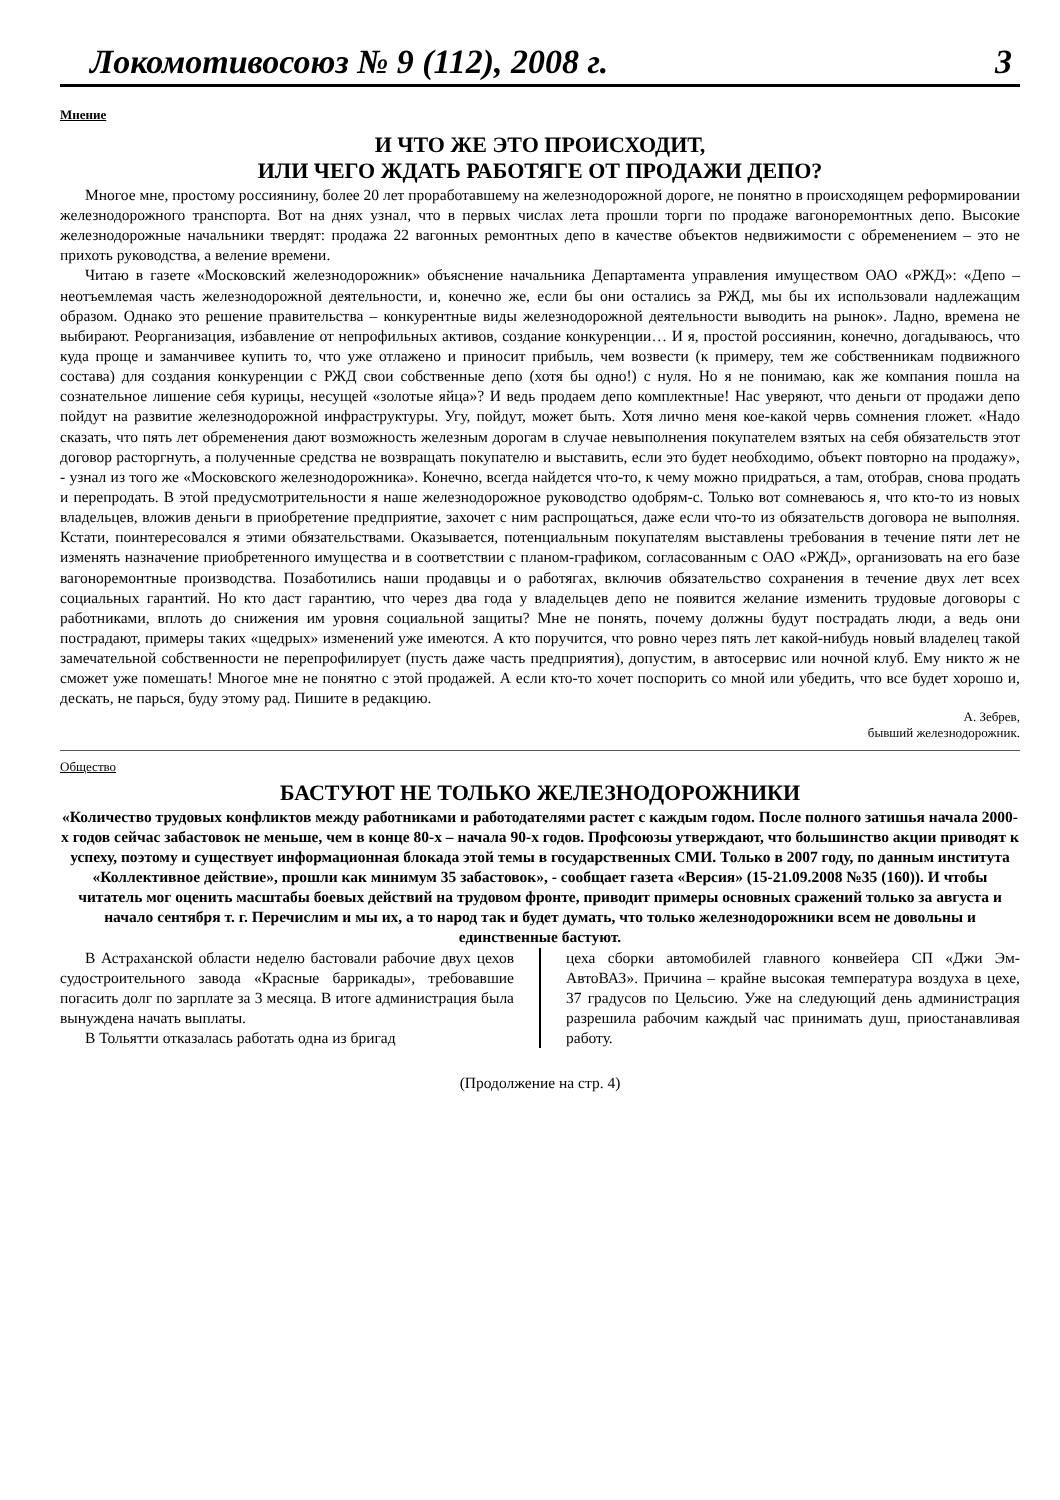Локомотивосоюз № 9 (112), 2008 г. 3
Мнение
И ЧТО ЖЕ ЭТО ПРОИСХОДИТ,
ИЛИ ЧЕГО ЖДАТЬ РАБОТЯГЕ ОТ ПРОДАЖИ ДЕПО?
Многое мне, простому россиянину, более 20 лет проработавшему на железнодорожной дороге, не понятно в происходящем реформировании железнодорожного транспорта. Вот на днях узнал, что в первых числах лета прошли торги по продаже вагоноремонтных депо. Высокие железнодорожные начальники твердят: продажа 22 вагонных ремонтных депо в качестве объектов недвижимости с обременением – это не прихоть руководства, а веление времени.
Читаю в газете «Московский железнодорожник» объяснение начальника Департамента управления имуществом ОАО «РЖД»: «Депо – неотъемлемая часть железнодорожной деятельности, и, конечно же, если бы они остались за РЖД, мы бы их использовали надлежащим образом. Однако это решение правительства – конкурентные виды железнодорожной деятельности выводить на рынок». Ладно, времена не выбирают. Реорганизация, избавление от непрофильных активов, создание конкуренции… И я, простой россиянин, конечно, догадываюсь, что куда проще и заманчивее купить то, что уже отлажено и приносит прибыль, чем возвести (к примеру, тем же собственникам подвижного состава) для создания конкуренции с РЖД свои собственные депо (хотя бы одно!) с нуля. Но я не понимаю, как же компания пошла на сознательное лишение себя курицы, несущей «золотые яйца»? И ведь продаем депо комплектные! Нас уверяют, что деньги от продажи депо пойдут на развитие железнодорожной инфраструктуры. Угу, пойдут, может быть. Хотя лично меня кое-какой червь сомнения гложет. «Надо сказать, что пять лет обременения дают возможность железным дорогам в случае невыполнения покупателем взятых на себя обязательств этот договор расторгнуть, а полученные средства не возвращать покупателю и выставить, если это будет необходимо, объект повторно на продажу», - узнал из того же «Московского железнодорожника». Конечно, всегда найдется что-то, к чему можно придраться, а там, отобрав, снова продать и перепродать. В этой предусмотрительности я наше железнодорожное руководство одобрям-с. Только вот сомневаюсь я, что кто-то из новых владельцев, вложив деньги в приобретение предприятие, захочет с ним распрощаться, даже если что-то из обязательств договора не выполняя. Кстати, поинтересовался я этими обязательствами. Оказывается, потенциальным покупателям выставлены требования в течение пяти лет не изменять назначение приобретенного имущества и в соответствии с планом-графиком, согласованным с ОАО «РЖД», организовать на его базе вагоноремонтные производства. Позаботились наши продавцы и о работягах, включив обязательство сохранения в течение двух лет всех социальных гарантий. Но кто даст гарантию, что через два года у владельцев депо не появится желание изменить трудовые договоры с работниками, вплоть до снижения им уровня социальной защиты? Мне не понять, почему должны будут пострадать люди, а ведь они пострадают, примеры таких «щедрых» изменений уже имеются. А кто поручится, что ровно через пять лет какой-нибудь новый владелец такой замечательной собственности не перепрофилирует (пусть даже часть предприятия), допустим, в автосервис или ночной клуб. Ему никто ж не сможет уже помешать! Многое мне не понятно с этой продажей. А если кто-то хочет поспорить со мной или убедить, что все будет хорошо и, дескать, не парься, буду этому рад. Пишите в редакцию.
А. Зебрев,
бывший железнодорожник.
Общество
БАСТУЮТ НЕ ТОЛЬКО ЖЕЛЕЗНОДОРОЖНИКИ
«Количество трудовых конфликтов между работниками и работодателями растет с каждым годом. После полного затишья начала 2000-х годов сейчас забастовок не меньше, чем в конце 80-х – начала 90-х годов. Профсоюзы утверждают, что большинство акции приводят к успеху, поэтому и существует информационная блокада этой темы в государственных СМИ. Только в 2007 году, по данным института «Коллективное действие», прошли как минимум 35 забастовок», - сообщает газета «Версия» (15-21.09.2008 №35 (160)). И чтобы читатель мог оценить масштабы боевых действий на трудовом фронте, приводит примеры основных сражений только за августа и начало сентября т. г. Перечислим и мы их, а то народ так и будет думать, что только железнодорожники всем не довольны и единственные бастуют.
В Астраханской области неделю бастовали рабочие двух цехов судостроительного завода «Красные баррикады», требовавшие погасить долг по зарплате за 3 месяца. В итоге администрация была вынуждена начать выплаты.
В Тольятти отказалась работать одна из бригад
цеха сборки автомобилей главного конвейера СП «Джи Эм-АвтоВАЗ». Причина – крайне высокая температура воздуха в цехе, 37 градусов по Цельсию. Уже на следующий день администрация разрешила рабочим каждый час принимать душ, приостанавливая работу.
(Продолжение на стр. 4)